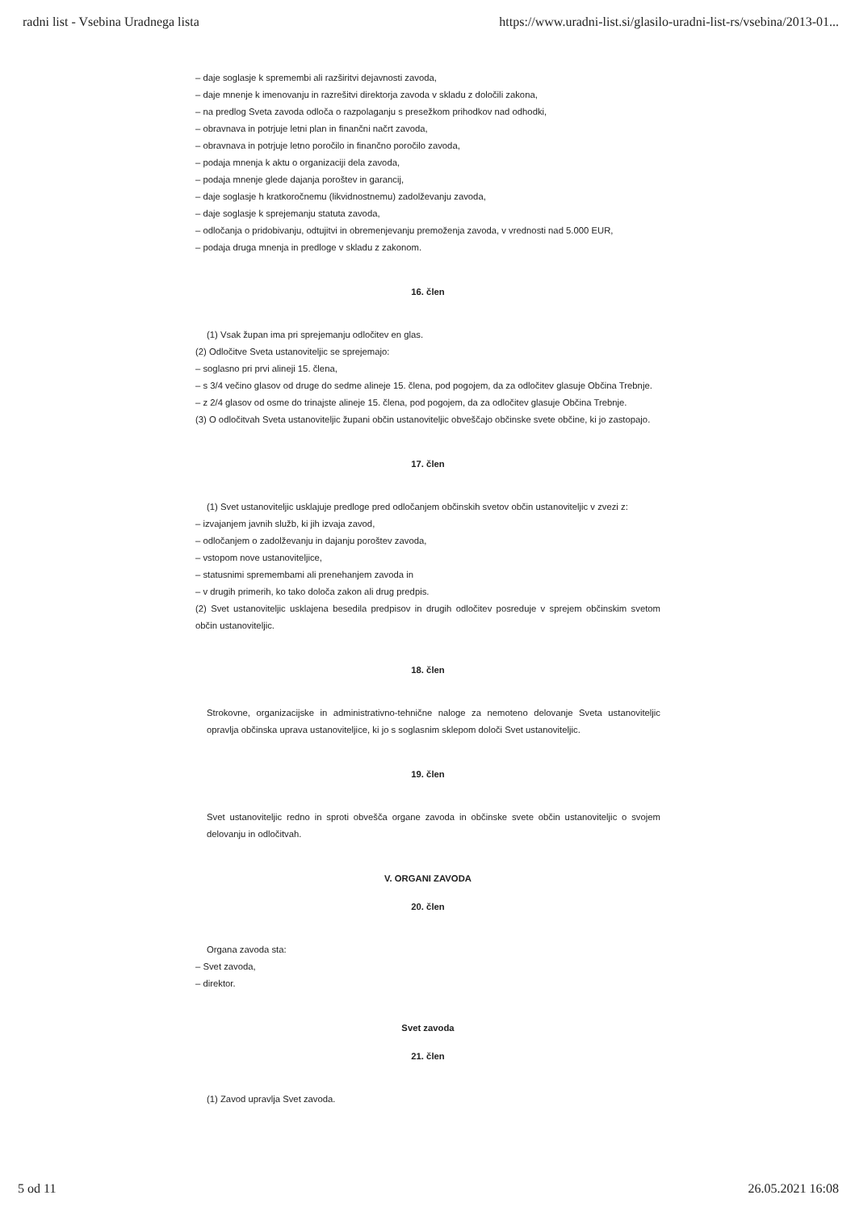radni list - Vsebina Uradnega lista https://www.uradni-list.si/glasilo-uradni-list-rs/vsebina/2013-01...
– daje soglasje k spremembi ali razširitvi dejavnosti zavoda,
– daje mnenje k imenovanju in razrešitvi direktorja zavoda v skladu z določili zakona,
– na predlog Sveta zavoda odloča o razpolaganju s presežkom prihodkov nad odhodki,
– obravnava in potrjuje letni plan in finančni načrt zavoda,
– obravnava in potrjuje letno poročilo in finančno poročilo zavoda,
– podaja mnenja k aktu o organizaciji dela zavoda,
– podaja mnenje glede dajanja poroštev in garancij,
– daje soglasje h kratkoročnemu (likvidnostnemu) zadolževanju zavoda,
– daje soglasje k sprejemanju statuta zavoda,
– odločanja o pridobivanju, odtujitvi in obremenjevanju premoženja zavoda, v vrednosti nad 5.000 EUR,
– podaja druga mnenja in predloge v skladu z zakonom.
16. člen
(1) Vsak župan ima pri sprejemanju odločitev en glas.
(2) Odločitve Sveta ustanoviteljic se sprejemajo:
– soglasno pri prvi alineji 15. člena,
– s 3/4 večino glasov od druge do sedme alineje 15. člena, pod pogojem, da za odločitev glasuje Občina Trebnje.
– z 2/4 glasov od osme do trinajste alineje 15. člena, pod pogojem, da za odločitev glasuje Občina Trebnje.
(3) O odločitvah Sveta ustanoviteljic župani občin ustanoviteljic obveščajo občinske svete občine, ki jo zastopajo.
17. člen
(1) Svet ustanoviteljic usklajuje predloge pred odločanjem občinskih svetov občin ustanoviteljic v zvezi z:
– izvajanjem javnih služb, ki jih izvaja zavod,
– odločanjem o zadolževanju in dajanju poroštev zavoda,
– vstopom nove ustanoviteljice,
– statusnimi spremembami ali prenehanjem zavoda in
– v drugih primerih, ko tako določa zakon ali drug predpis.
(2) Svet ustanoviteljic usklajena besedila predpisov in drugih odločitev posreduje v sprejem občinskim svetom občin ustanoviteljic.
18. člen
Strokovne, organizacijske in administrativno-tehnične naloge za nemoteno delovanje Sveta ustanoviteljic opravlja občinska uprava ustanoviteljice, ki jo s soglasnim sklepom določi Svet ustanoviteljic.
19. člen
Svet ustanoviteljic redno in sproti obvešča organe zavoda in občinske svete občin ustanoviteljic o svojem delovanju in odločitvah.
V. ORGANI ZAVODA
20. člen
Organa zavoda sta:
– Svet zavoda,
– direktor.
Svet zavoda
21. člen
(1) Zavod upravlja Svet zavoda.
5 od 11 26.05.2021 16:08